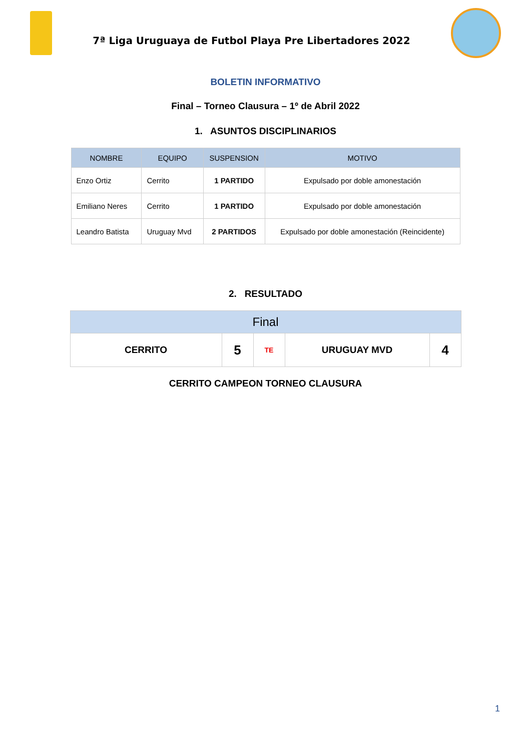7ª Liga Uruguaya de Futbol Playa Pre Libertadores 2022
BOLETIN INFORMATIVO
Final – Torneo Clausura – 1º de Abril 2022
1. ASUNTOS DISCIPLINARIOS
| NOMBRE | EQUIPO | SUSPENSION | MOTIVO |
| --- | --- | --- | --- |
| Enzo Ortiz | Cerrito | 1 PARTIDO | Expulsado por doble amonestación |
| Emiliano Neres | Cerrito | 1 PARTIDO | Expulsado por doble amonestación |
| Leandro Batista | Uruguay Mvd | 2 PARTIDOS | Expulsado por doble amonestación (Reincidente) |
2. RESULTADO
| Final | | | | |
| --- | --- | --- | --- | --- |
| CERRITO | 5 | TE | URUGUAY MVD | 4 |
CERRITO CAMPEON TORNEO CLAUSURA
1